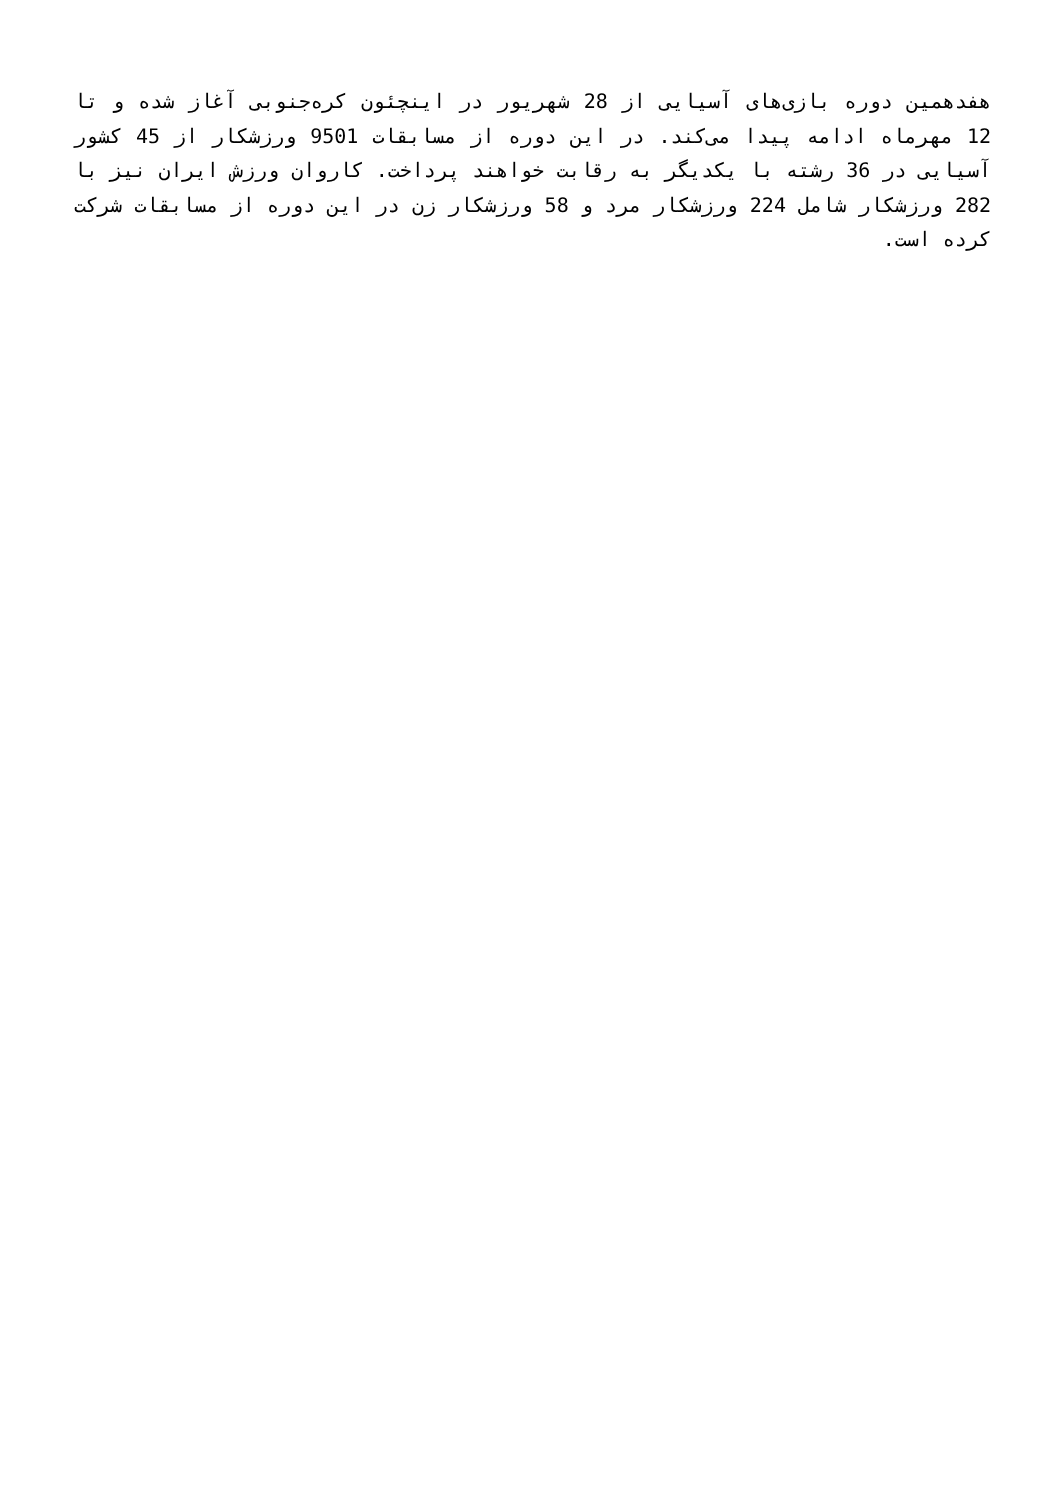هفدهمین دوره بازی‌های آسیایی از 28 شهریور در اینچئون کره‌جنوبی آغاز شده و تا 12 مهرماه ادامه پیدا می‌کند. در این دوره از مسابقات 9501 ورزشکار از 45 کشور آسیایی در 36 رشته با یکدیگر به رقابت خواهند پرداخت. کاروان ورزش ایران نیز با 282 ورزشکار شامل 224 ورزشکار مرد و 58 ورزشکار زن در این دوره از مسابقات شرکت کرده است.